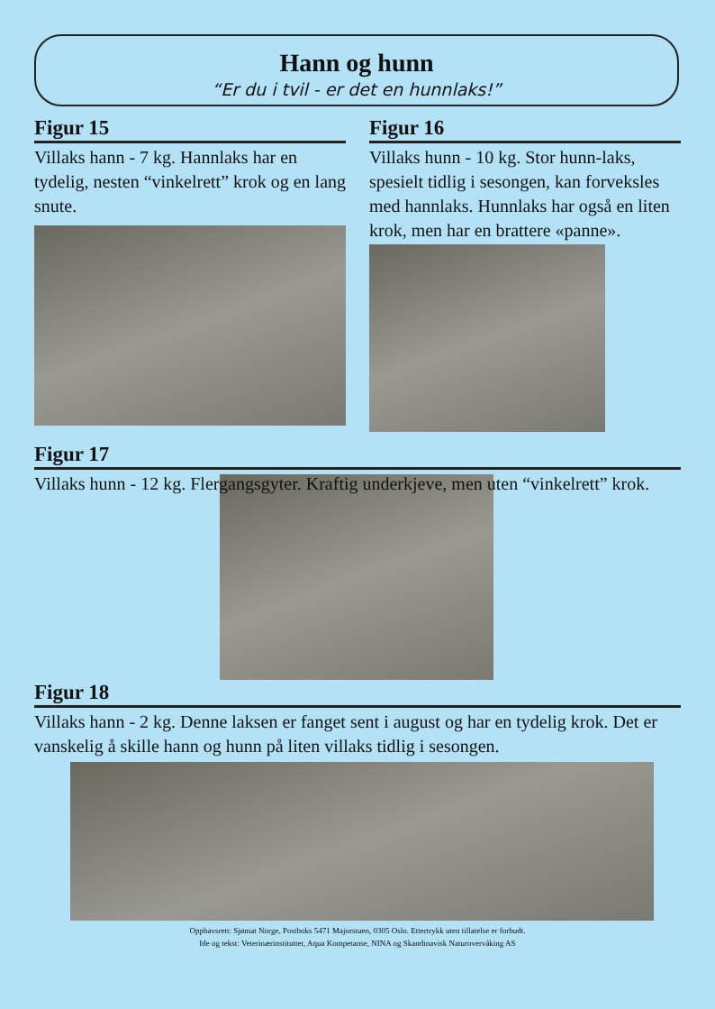Hann og hunn
“Er du i tvil - er det en hunnlaks!”
Figur 15
Villaks hann - 7 kg. Hannlaks har en tydelig, nesten “vinkelrett” krok og en lang snute.
Figur 16
Villaks hunn - 10 kg. Stor hunn-laks, spesielt tidlig i sesongen, kan forveksles med hannlaks. Hunnlaks har også en liten krok, men har en brattere «panne».
Figur 17
Villaks hunn - 12 kg. Flergangsgyter. Kraftig underkjeve, men uten “vinkelrett” krok.
Figur 18
Villaks hann - 2 kg. Denne laksen er fanget sent i august og har en tydelig krok. Det er vanskelig å skille hann og hunn på liten villaks tidlig i sesongen.
Opphavsrett: Sjømat Norge, Postboks 5471 Majorstuen, 0305 Oslo. Ettertrykk uten tillatelse er forbudt.
Ide og tekst: Veterinærinstituttet, Aqua Kompetanse, NINA og Skandinavisk Naturovervåking AS